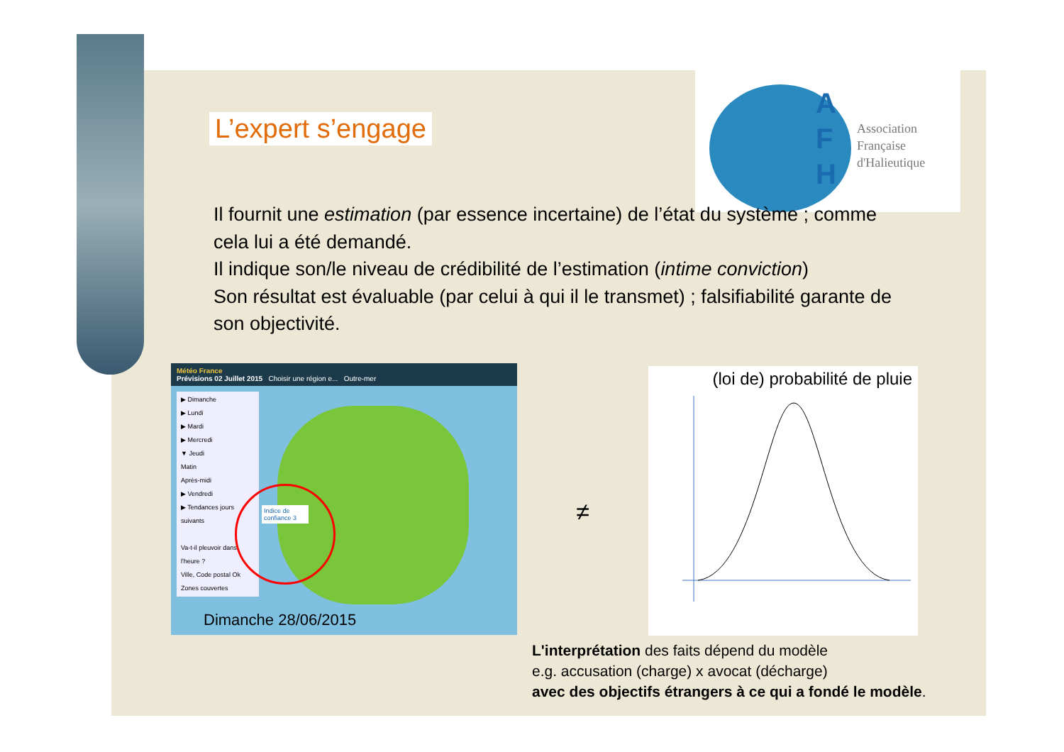A
F
H
Association
Française
d'Halieutique
L’expert s’engage
Il fournit une estimation (par essence incertaine) de l’état du système ; comme cela lui a été demandé.
Il indique son/le niveau de crédibilité de l’estimation (intime conviction)
Son résultat est évaluable (par celui à qui il le transmet) ; falsifiabilité garante de son objectivité.
Météo France
Prévisions 02 Juillet 2015 Choisir une région e... Outre-mer
▶ Dimanche
▶ Lundi
▶ Mardi
▶ Mercredi
▼ Jeudi
Matin
Après-midi
▶ Vendredi
▶ Tendances jours suivants
Va-t-il pleuvoir dans l'heure ?
Ville, Code postal Ok
Zones couvertes
Indice de confiance 3
Dimanche 28/06/2015
≠
(loi de) probabilité de pluie
L'interprétation des faits dépend du modèle
e.g. accusation (charge) x avocat (décharge)
avec des objectifs étrangers à ce qui a fondé le modèle.